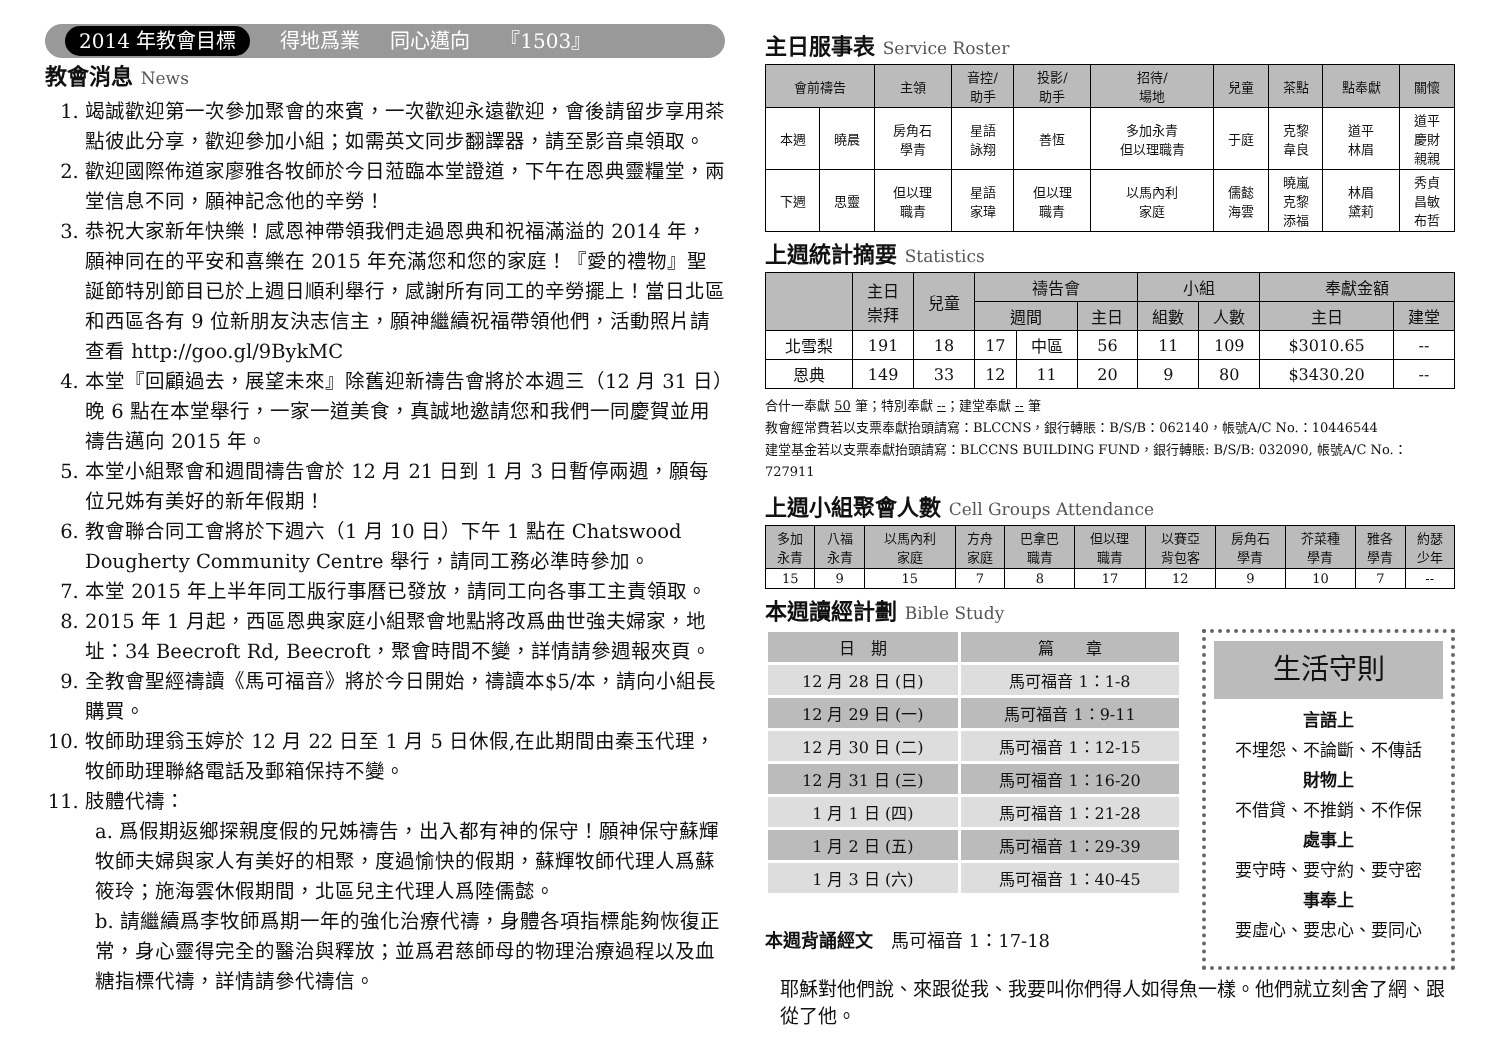2014 年教會目標 得地爲業 同心邁向 『1503』
教會消息 News
1. 竭誠歡迎第一次參加聚會的來賓，一次歡迎永遠歡迎，會後請留步享用茶點彼此分享，歡迎參加小組；如需英文同步翻譯器，請至影音桌領取。
2. 歡迎國際佈道家廖雅各牧師於今日蒞臨本堂證道，下午在恩典靈糧堂，兩堂信息不同，願神記念他的辛勞！
3. 恭祝大家新年快樂！感恩神帶領我們走過恩典和祝福滿溢的 2014 年，願神同在的平安和喜樂在 2015 年充滿您和您的家庭！『愛的禮物』聖誕節特別節目已於上週日順利舉行，感謝所有同工的辛勞擺上！當日北區和西區各有 9 位新朋友決志信主，願神繼續祝福帶領他們，活動照片請查看 http://goo.gl/9BykMC
4. 本堂『回顧過去，展望未來』除舊迎新禱告會將於本週三（12 月 31 日）晚 6 點在本堂舉行，一家一道美食，真誠地邀請您和我們一同慶賀並用禱告邁向 2015 年。
5. 本堂小組聚會和週間禱告會於 12 月 21 日到 1 月 3 日暫停兩週，願每位兄姊有美好的新年假期！
6. 教會聯合同工會將於下週六（1 月 10 日）下午 1 點在 Chatswood Dougherty Community Centre 舉行，請同工務必準時參加。
7. 本堂 2015 年上半年同工版行事曆已發放，請同工向各事工主責領取。
8. 2015 年 1 月起，西區恩典家庭小組聚會地點將改爲曲世強夫婦家，地址：34 Beecroft Rd, Beecroft，聚會時間不變，詳情請參週報夾頁。
9. 全教會聖經禱讀《馬可福音》將於今日開始，禱讀本$5/本，請向小組長購買。
10. 牧師助理翁玉婷於 12 月 22 日至 1 月 5 日休假,在此期間由秦玉代理，牧師助理聯絡電話及郵箱保持不變。
11. 肢體代禱：
a. 爲假期返鄉探親度假的兄姊禱告，出入都有神的保守！願神保守蘇輝牧師夫婦與家人有美好的相聚，度過愉快的假期，蘇輝牧師代理人爲蘇筱玲；施海雲休假期間，北區兒主代理人爲陸儒懿。
b. 請繼續爲李牧師爲期一年的強化治療代禱，身體各項指標能夠恢復正常，身心靈得完全的醫治與釋放；並爲君慈師母的物理治療過程以及血糖指標代禱，詳情請參代禱信。
主日服事表 Service Roster
| 會前禱告 | | 主領 | 音控/ 助手 | 投影/ 助手 | 招待/ 場地 | 兒童 | 茶點 | 點奉獻 | 關懷 |
| --- | --- | --- | --- | --- | --- | --- | --- | --- | --- |
| 本週 | 曉晨 | 房角石 學青 | 星語 詠翔 | 善恆 | 多加永青 但以理職青 | 于庭 | 克黎 韋良 | 道平 林眉 | 道平 慶財 親親 |
| 下週 | 思靈 | 但以理 職青 | 星語 家瑋 | 但以理 職青 | 以馬內利 家庭 | 儒懿 海雲 | 曉嵐 克黎 添福 | 林眉 黛莉 | 秀貞 昌敏 布哲 |
上週統計摘要 Statistics
| | 主日 崇拜 | 兒童 | 禱告會 | | | 小組 | | 奉獻金額 | |
| --- | --- | --- | --- | --- | --- | --- | --- | --- | --- |
| | | | 週間 | | 主日 | 組數 | 人數 | 主日 | 建堂 |
| 北雪梨 | 191 | 18 | 17 | 中區 | 56 | 11 | 109 | $3010.65 | -- |
| 恩典 | 149 | 33 | 12 | 11 | 20 | 9 | 80 | $3430.20 | -- |
合什一奉獻 50 筆；特別奉獻 --；建堂奉獻 -- 筆
教會經常費若以支票奉獻抬頭請寫：BLCCNS，銀行轉賬：B/S/B：062140，帳號A/C No.：10446544
建堂基金若以支票奉獻抬頭請寫：BLCCNS BUILDING FUND，銀行轉賬: B/S/B: 032090, 帳號A/C No.：727911
上週小組聚會人數 Cell Groups Attendance
| 多加 永青 | 八福 永青 | 以馬內利 家庭 | 方舟 家庭 | 巴拿巴 職青 | 但以理 職青 | 以賽亞 背包客 | 房角石 學青 | 芥菜種 學青 | 雅各 學青 | 約瑟 少年 |
| --- | --- | --- | --- | --- | --- | --- | --- | --- | --- | --- |
| 15 | 9 | 15 | 7 | 8 | 17 | 12 | 9 | 10 | 7 | -- |
本週讀經計劃 Bible Study
| 日 期 | 篇 章 |
| 12 月 28 日 (日) | 馬可福音 1：1-8 |
| 12 月 29 日 (一) | 馬可福音 1：9-11 |
| 12 月 30 日 (二) | 馬可福音 1：12-15 |
| 12 月 31 日 (三) | 馬可福音 1：16-20 |
| 1 月 1 日 (四) | 馬可福音 1：21-28 |
| 1 月 2 日 (五) | 馬可福音 1：29-39 |
| 1 月 3 日 (六) | 馬可福音 1：40-45 |
本週背誦經文　馬可福音 1：17-18
生活守則
言語上
不埋怨、不論斷、不傳話
財物上
不借貸、不推銷、不作保
處事上
要守時、要守約、要守密
事奉上
要虛心、要忠心、要同心
耶穌對他們說、來跟從我、我要叫你們得人如得魚一樣。他們就立刻舍了網、跟從了他。